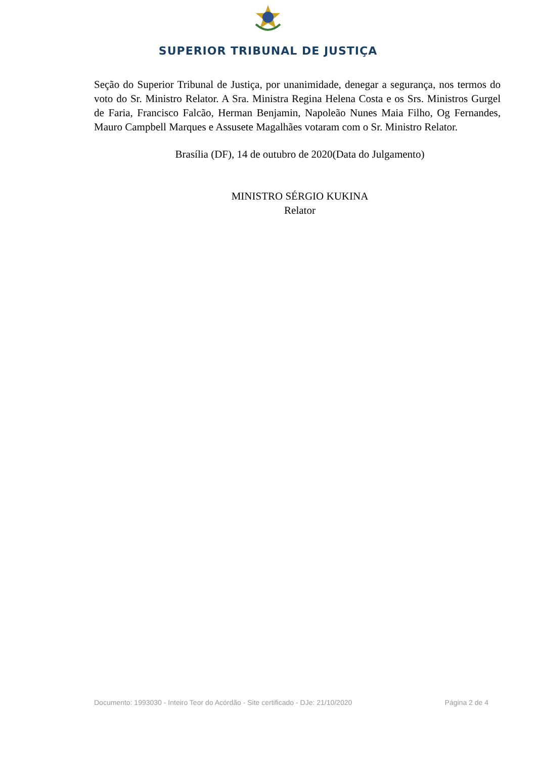SUPERIOR TRIBUNAL DE JUSTIÇA
Seção do Superior Tribunal de Justiça, por unanimidade, denegar a segurança, nos termos do voto do Sr. Ministro Relator. A Sra. Ministra Regina Helena Costa e os Srs. Ministros Gurgel de Faria, Francisco Falcão, Herman Benjamin, Napoleão Nunes Maia Filho, Og Fernandes, Mauro Campbell Marques e Assusete Magalhães votaram com o Sr. Ministro Relator.
Brasília (DF), 14 de outubro de 2020(Data do Julgamento)
MINISTRO SÉRGIO KUKINA
Relator
Documento: 1993030 - Inteiro Teor do Acórdão - Site certificado - DJe: 21/10/2020 Página 2 de 4